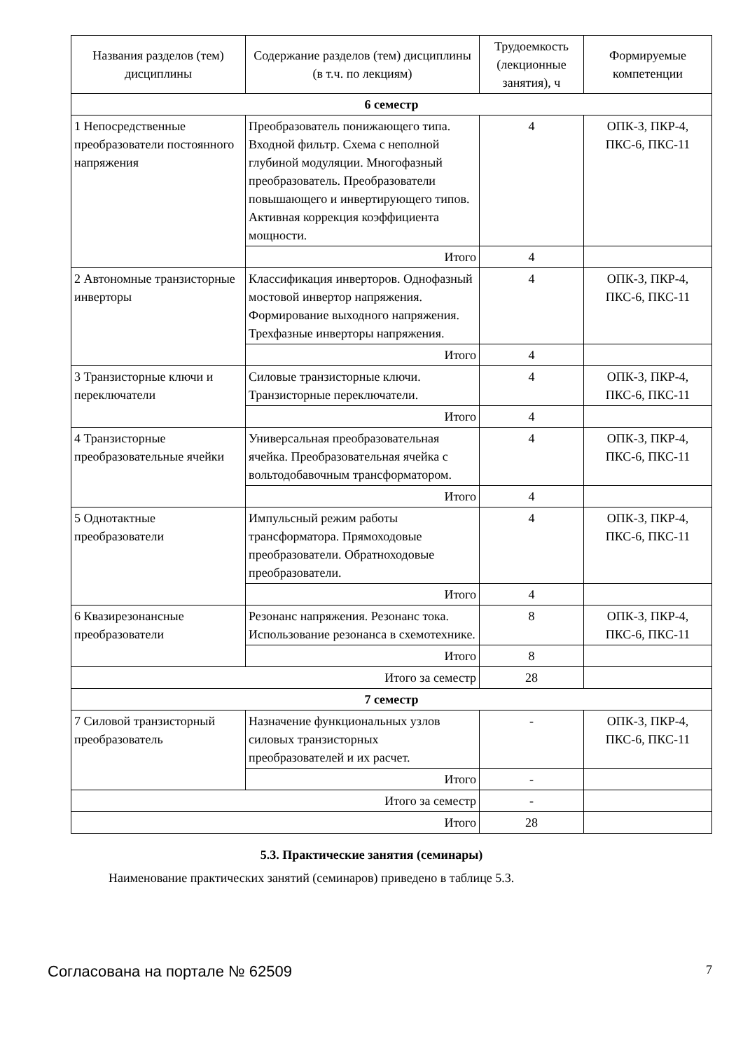| Названия разделов (тем) дисциплины | Содержание разделов (тем) дисциплины (в т.ч. по лекциям) | Трудоемкость (лекционные занятия), ч | Формируемые компетенции |
| --- | --- | --- | --- |
| 6 семестр | | | |
| 1 Непосредственные преобразователи постоянного напряжения | Преобразователь понижающего типа. Входной фильтр. Схема с неполной глубиной модуляции. Многофазный преобразователь. Преобразователи повышающего и инвертирующего типов. Активная коррекция коэффициента мощности. | 4 | ОПК-3, ПКР-4, ПКС-6, ПКС-11 |
| | Итого | 4 | |
| 2 Автономные транзисторные инверторы | Классификация инверторов. Однофазный мостовой инвертор напряжения. Формирование выходного напряжения. Трехфазные инверторы напряжения. | 4 | ОПК-3, ПКР-4, ПКС-6, ПКС-11 |
| | Итого | 4 | |
| 3 Транзисторные ключи и переключатели | Силовые транзисторные ключи. Транзисторные переключатели. | 4 | ОПК-3, ПКР-4, ПКС-6, ПКС-11 |
| | Итого | 4 | |
| 4 Транзисторные преобразовательные ячейки | Универсальная преобразовательная ячейка. Преобразовательная ячейка с вольтодобавочным трансформатором. | 4 | ОПК-3, ПКР-4, ПКС-6, ПКС-11 |
| | Итого | 4 | |
| 5 Однотактные преобразователи | Импульсный режим работы трансформатора. Прямоходовые преобразователи. Обратноходовые преобразователи. | 4 | ОПК-3, ПКР-4, ПКС-6, ПКС-11 |
| | Итого | 4 | |
| 6 Квазирезонансные преобразователи | Резонанс напряжения. Резонанс тока. Использование резонанса в схемотехнике. | 8 | ОПК-3, ПКР-4, ПКС-6, ПКС-11 |
| | Итого | 8 | |
| Итого за семестр | | 28 | |
| 7 семестр | | | |
| 7 Силовой транзисторный преобразователь | Назначение функциональных узлов силовых транзисторных преобразователей и их расчет. | - | ОПК-3, ПКР-4, ПКС-6, ПКС-11 |
| | Итого | - | |
| Итого за семестр | | - | |
| Итого | | 28 | |
5.3. Практические занятия (семинары)
Наименование практических занятий (семинаров) приведено в таблице 5.3.
Согласована на портале № 62509 7